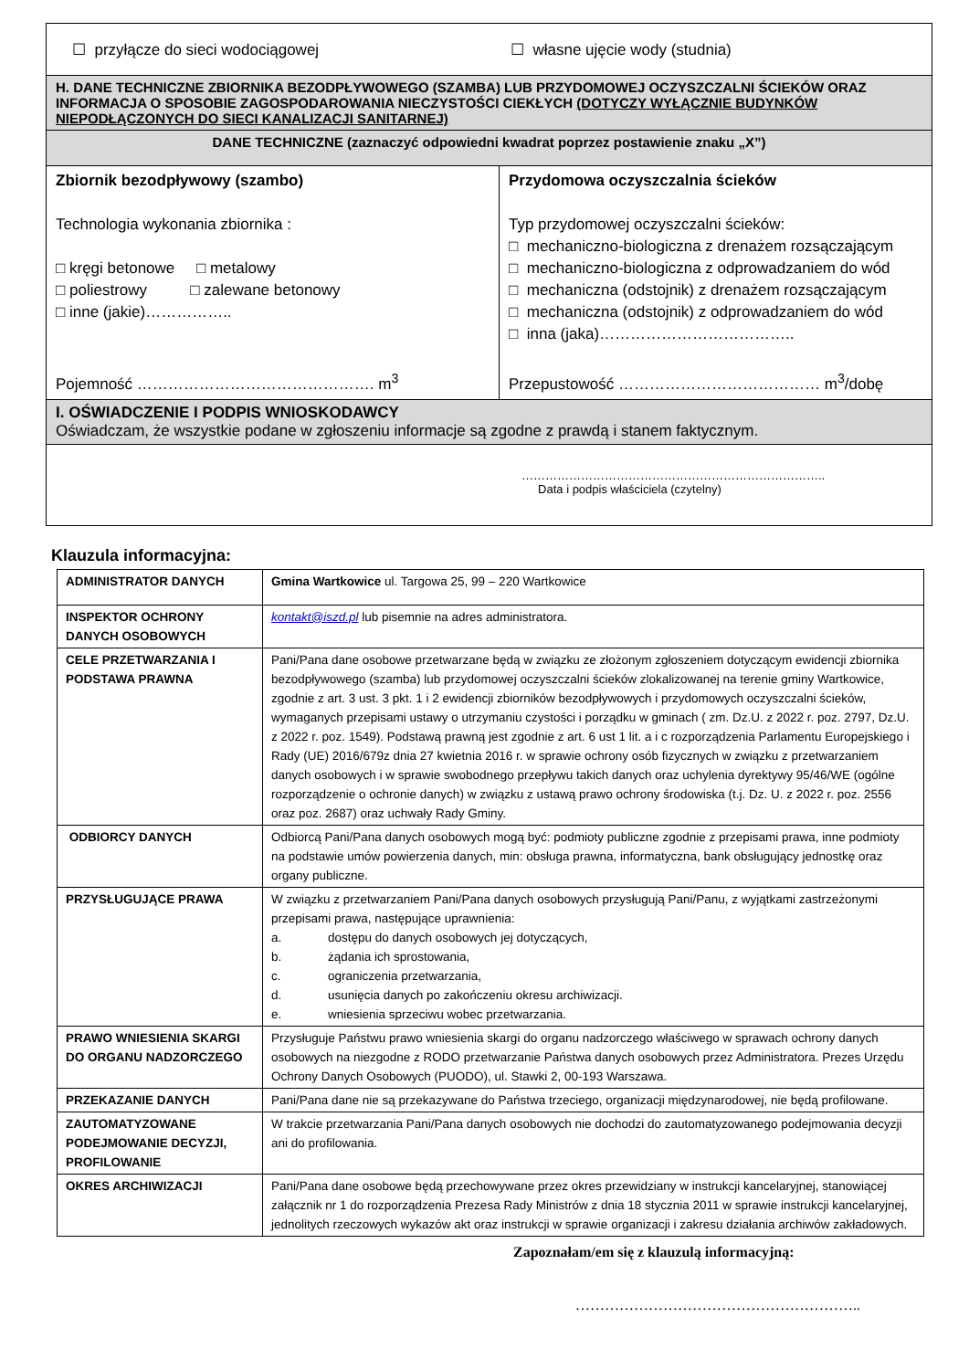| ☐ przyłącze do sieci wodociągowej ☐ własne ujęcie wody (studnia) | |
| H. DANE TECHNICZNE ZBIORNIKA BEZODPŁYWOWEGO (SZAMBA) LUB PRZYDOMOWEJ OCZYSZCZALNI ŚCIEKÓW ORAZ INFORMACJA O SPOSOBIE ZAGOSPODAROWANIA NIECZYSTOŚCI CIEKŁYCH (DOTYCZY WYŁĄCZNIE BUDYNKÓW NIEPODŁĄCZONYCH DO SIECI KANALIZACJI SANITARNEJ) | |
| DANE TECHNICZNE (zaznaczyć odpowiedni kwadrat poprzez postawienie znaku „X”) | |
| Zbiornik bezodpływowy (szambo) Technologia wykonania zbiornika : □ kręgi betonowe □ metalowy □ poliestrowy □ zalewane betonowy □ inne (jakie)…………….. Pojemność ………………………………………. m<sup>3</sup> | Przydomowa oczyszczalnia ścieków Typ przydomowej oczyszczalni ścieków: □ mechaniczno-biologiczna z drenażem rozsączającym □ mechaniczno-biologiczna z odprowadzaniem do wód □ mechaniczna (odstojnik) z drenażem rozsączającym □ mechaniczna (odstojnik) z odprowadzaniem do wód □ inna (jaka)……………………………….. Przepustowość ………………………………… m<sup>3</sup>/dobę |
| I. OŚWIADCZENIE I PODPIS WNIOSKODAWCY Oświadczam, że wszystkie podane w zgłoszeniu informacje są zgodne z prawdą i stanem faktycznym. | |
| ………………………………………………………………….. Data i podpis właściciela (czytelny) | |
Klauzula informacyjna:
| ADMINISTRATOR DANYCH | Gmina Wartkowice ul. Targowa 25, 99 – 220 Wartkowice |
| INSPEKTOR OCHRONY DANYCH OSOBOWYCH | kontakt@iszd.pl lub pisemnie na adres administratora. |
| CELE PRZETWARZANIA I PODSTAWA PRAWNA | Pani/Pana dane osobowe przetwarzane będą w związku ze złożonym zgłoszeniem dotyczącym ewidencji zbiornika bezodpływowego (szamba) lub przydomowej oczyszczalni ścieków zlokalizowanej na terenie gminy Wartkowice, zgodnie z art. 3 ust. 3 pkt. 1 i 2 ewidencji zbiorników bezodpływowych i przydomowych oczyszczalni ścieków, wymaganych przepisami ustawy o utrzymaniu czystości i porządku w gminach ( zm. Dz.U. z 2022 r. poz. 2797, Dz.U. z 2022 r. poz. 1549). Podstawą prawną jest zgodnie z art. 6 ust 1 lit. a i c rozporządzenia Parlamentu Europejskiego i Rady (UE) 2016/679z dnia 27 kwietnia 2016 r. w sprawie ochrony osób fizycznych w związku z przetwarzaniem danych osobowych i w sprawie swobodnego przepływu takich danych oraz uchylenia dyrektywy 95/46/WE (ogólne rozporządzenie o ochronie danych) w związku z ustawą prawo ochrony środowiska (t.j. Dz. U. z 2022 r. poz. 2556 oraz poz. 2687) oraz uchwały Rady Gminy. |
| ODBIORCY DANYCH | Odbiorcą Pani/Pana danych osobowych mogą być: podmioty publiczne zgodnie z przepisami prawa, inne podmioty na podstawie umów powierzenia danych, min: obsługa prawna, informatyczna, bank obsługujący jednostkę oraz organy publiczne. |
| PRZYSŁUGUJĄCE PRAWA | W związku z przetwarzaniem Pani/Pana danych osobowych przysługują Pani/Panu, z wyjątkami zastrzeżonymi przepisami prawa, następujące uprawnienia: a. dostępu do danych osobowych jej dotyczących, b. żądania ich sprostowania, c. ograniczenia przetwarzania, d. usunięcia danych po zakończeniu okresu archiwizacji. e. wniesienia sprzeciwu wobec przetwarzania. |
| PRAWO WNIESIENIA SKARGI DO ORGANU NADZORCZEGO | Przysługuje Państwu prawo wniesienia skargi do organu nadzorczego właściwego w sprawach ochrony danych osobowych na niezgodne z RODO przetwarzanie Państwa danych osobowych przez Administratora. Prezes Urzędu Ochrony Danych Osobowych (PUODO), ul. Stawki 2, 00-193 Warszawa. |
| PRZEKAZANIE DANYCH | Pani/Pana dane nie są przekazywane do Państwa trzeciego, organizacji międzynarodowej, nie będą profilowane. |
| ZAUTOMATYZOWANE PODEJMOWANIE DECYZJI, PROFILOWANIE | W trakcie przetwarzania Pani/Pana danych osobowych nie dochodzi do zautomatyzowanego podejmowania decyzji ani do profilowania. |
| OKRES ARCHIWIZACJI | Pani/Pana dane osobowe będą przechowywane przez okres przewidziany w instrukcji kancelaryjnej, stanowiącej załącznik nr 1 do rozporządzenia Prezesa Rady Ministrów z dnia 18 stycznia 2011 w sprawie instrukcji kancelaryjnej, jednolitych rzeczowych wykazów akt oraz instrukcji w sprawie organizacji i zakresu działania archiwów zakładowych. |
Zapoznałam/em się z klauzulą informacyjną:
…………………………………………………..